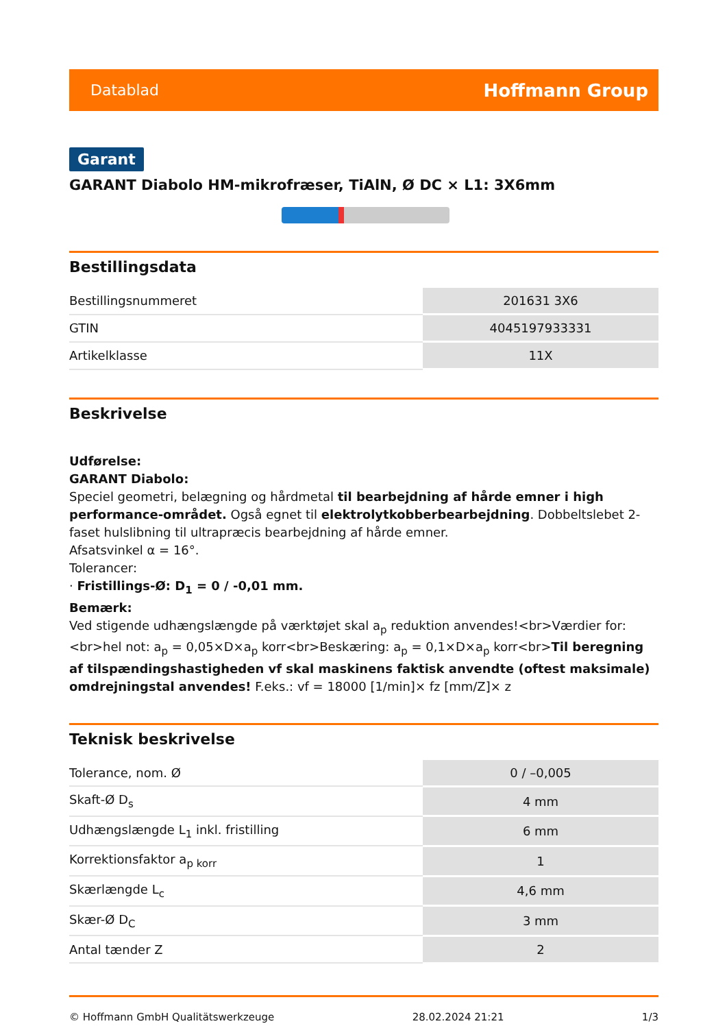Datablad Hoffmann Group
Garant
GARANT Diabolo HM-mikrofræser, TiAlN, Ø DC × L1: 3X6mm
Bestillingsdata
| Bestillingsnummeret | 201631 3X6 |
| GTIN | 4045197933331 |
| Artikelklasse | 11X |
Beskrivelse
Udførelse:
GARANT Diabolo:
Speciel geometri, belægning og hårdmetal til bearbejdning af hårde emner i high performance-området. Også egnet til elektrolytkobberbearbejdning. Dobbeltslebet 2-faset hulslibning til ultrapræcis bearbejdning af hårde emner.
Afsatsvinkel α = 16°.
Tolerancer:
· Fristillings-Ø: D<sub>1</sub> = 0 / -0,01 mm.
Bemærk:
Ved stigende udhængslængde på værktøjet skal a<sub>p</sub> reduktion anvendes!<br>Værdier for:<br>hel not: a<sub>p</sub> = 0,05×D×a<sub>p</sub> korr<br>Beskæring: a<sub>p</sub> = 0,1×D×a<sub>p</sub> korr<br>Til beregning af tilspændingshastigheden vf skal maskinens faktisk anvendte (oftest maksimale) omdrejningstal anvendes! F.eks.: vf = 18000 [1/min]× fz [mm/Z]× z
Teknisk beskrivelse
| Tolerance, nom. Ø | 0 / –0,005 |
| Skaft-Ø D<sub>s</sub> | 4 mm |
| Udhængslængde L<sub>1</sub> inkl. fristilling | 6 mm |
| Korrektionsfaktor a<sub>p korr</sub> | 1 |
| Skærlængde L<sub>c</sub> | 4,6 mm |
| Skær-Ø D<sub>C</sub> | 3 mm |
| Antal tænder Z | 2 |
© Hoffmann GmbH Qualitätswerkzeuge 28.02.2024 21:21 1/3